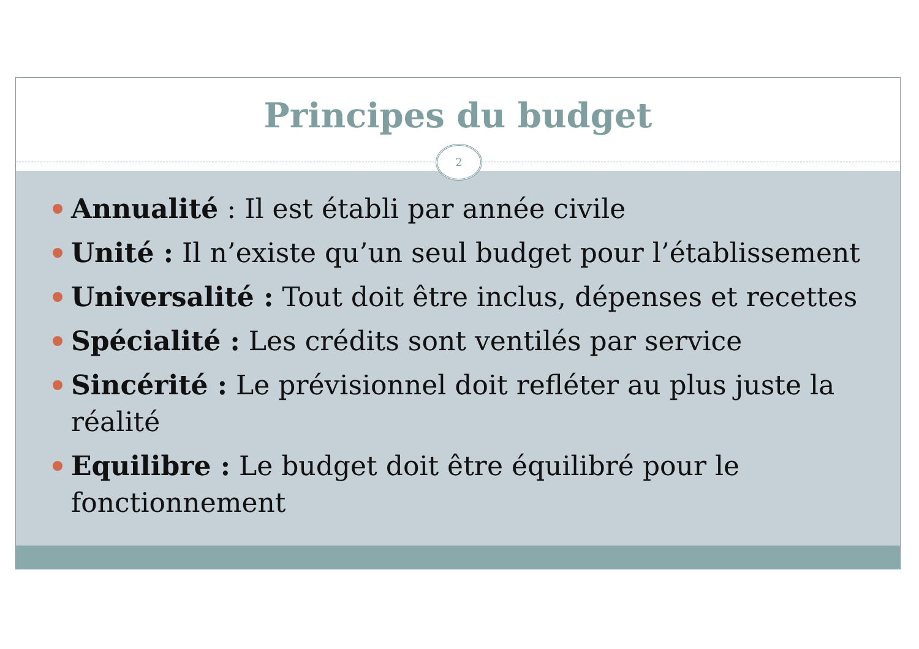Principes du budget
2
Annualité : Il est établi par année civile
Unité : Il n’existe qu’un seul budget pour l’établissement
Universalité : Tout doit être inclus, dépenses et recettes
Spécialité : Les crédits sont ventilés par service
Sincérité : Le prévisionnel doit refléter au plus juste la réalité
Equilibre : Le budget doit être équilibré pour le fonctionnement